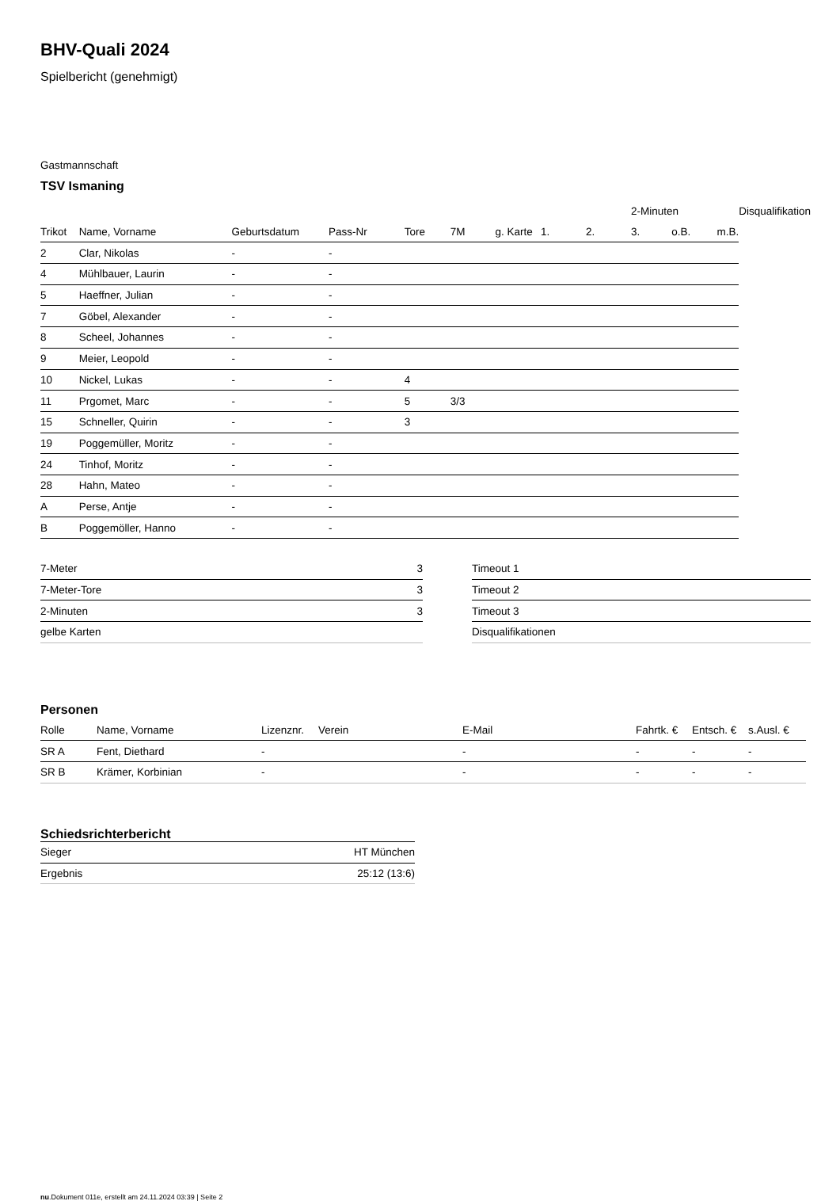BHV-Quali 2024
Spielbericht (genehmigt)
Gastmannschaft
TSV Ismaning
| | | | | | | | | | 2-Minuten | | | Disqualifikation |
| Trikot | Name, Vorname | Geburtsdatum | Pass-Nr | Tore | 7M | g. Karte | 1. | 2. | 3. | o.B. | m.B. | |
| 2 | Clar, Nikolas | - | - | | | | | | | | | |
| 4 | Mühlbauer, Laurin | - | - | | | | | | | | | |
| 5 | Haeffner, Julian | - | - | | | | | | | | | |
| 7 | Göbel, Alexander | - | - | | | | | | | | | |
| 8 | Scheel, Johannes | - | - | | | | | | | | | |
| 9 | Meier, Leopold | - | - | | | | | | | | | |
| 10 | Nickel, Lukas | - | - | 4 | | | | | | | | |
| 11 | Prgomet, Marc | - | - | 5 | 3/3 | | | | | | | |
| 15 | Schneller, Quirin | - | - | 3 | | | | | | | | |
| 19 | Poggemüller, Moritz | - | - | | | | | | | | | |
| 24 | Tinhof, Moritz | - | - | | | | | | | | | |
| 28 | Hahn, Mateo | - | - | | | | | | | | | |
| A | Perse, Antje | - | - | | | | | | | | | |
| B | Poggemöller, Hanno | - | - | | | | | | | | | |
| 7-Meter | 3 |
| 7-Meter-Tore | 3 |
| 2-Minuten | 3 |
| gelbe Karten | |
| Timeout 1 |
| Timeout 2 |
| Timeout 3 |
| Disqualifikationen |
Personen
| Rolle | Name, Vorname | Lizenznr. | Verein | E-Mail | Fahrtk. € | Entsch. € | s.Ausl. € |
| --- | --- | --- | --- | --- | --- | --- | --- |
| SR A | Fent, Diethard | - | | - | - | - | - |
| SR B | Krämer, Korbinian | - | | - | - | - | - |
Schiedsrichterbericht
| Sieger | HT München |
| Ergebnis | 25:12 (13:6) |
nu.Dokument 011e, erstellt am 24.11.2024 03:39 | Seite 2